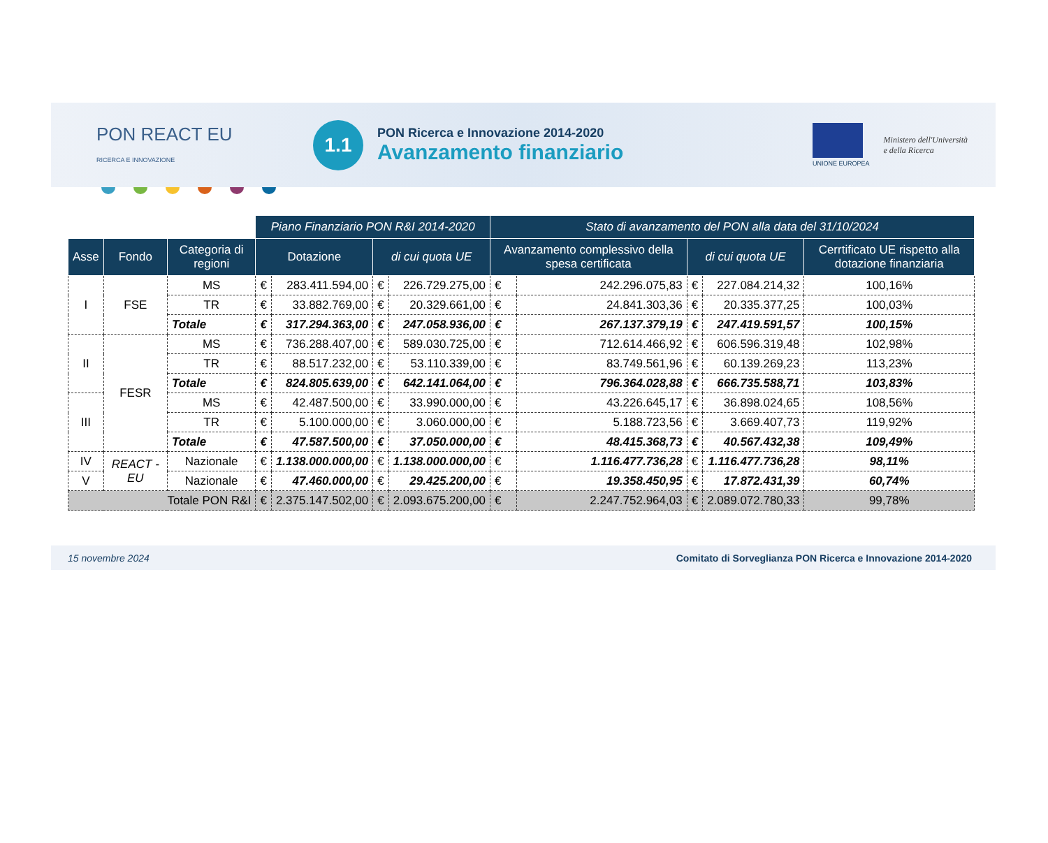PON REACT EU
RICERCA E INNOVAZIONE
1.1
PON Ricerca e Innovazione 2014-2020
Avanzamento finanziario
UNIONE EUROPEA
Ministero dell'Università
e della Ricerca
| | | | Piano Finanziario PON R&I 2014-2020 | | | | Stato di avanzamento del PON alla data del 31/10/2024 | | | | |
| Asse | Fondo | Categoria di regioni | Dotazione | | di cui quota UE | | Avanzamento complessivo della spesa certificata | | di cui quota UE | | Cerrtificato UE rispetto alla dotazione finanziaria |
| I | FSE | MS | € | 283.411.594,00 | € | 226.729.275,00 | € | 242.296.075,83 | € | 227.084.214,32 | 100,16% |
| | | TR | € | 33.882.769,00 | € | 20.329.661,00 | € | 24.841.303,36 | € | 20.335.377,25 | 100,03% |
| | | Totale | € | 317.294.363,00 | € | 247.058.936,00 | € | 267.137.379,19 | € | 247.419.591,57 | 100,15% |
| II | FESR | MS | € | 736.288.407,00 | € | 589.030.725,00 | € | 712.614.466,92 | € | 606.596.319,48 | 102,98% |
| | | TR | € | 88.517.232,00 | € | 53.110.339,00 | € | 83.749.561,96 | € | 60.139.269,23 | 113,23% |
| | | Totale | € | 824.805.639,00 | € | 642.141.064,00 | € | 796.364.028,88 | € | 666.735.588,71 | 103,83% |
| III | | MS | € | 42.487.500,00 | € | 33.990.000,00 | € | 43.226.645,17 | € | 36.898.024,65 | 108,56% |
| | | TR | € | 5.100.000,00 | € | 3.060.000,00 | € | 5.188.723,56 | € | 3.669.407,73 | 119,92% |
| | | Totale | € | 47.587.500,00 | € | 37.050.000,00 | € | 48.415.368,73 | € | 40.567.432,38 | 109,49% |
| IV | REACT - EU | Nazionale | € | 1.138.000.000,00 | € | 1.138.000.000,00 | € | 1.116.477.736,28 | € | 1.116.477.736,28 | 98,11% |
| V | | Nazionale | € | 47.460.000,00 | € | 29.425.200,00 | € | 19.358.450,95 | € | 17.872.431,39 | 60,74% |
| Totale PON R&I | | | € | 2.375.147.502,00 | € | 2.093.675.200,00 | € | 2.247.752.964,03 | € | 2.089.072.780,33 | 99,78% |
15 novembre 2024 Comitato di Sorveglianza PON Ricerca e Innovazione 2014-2020